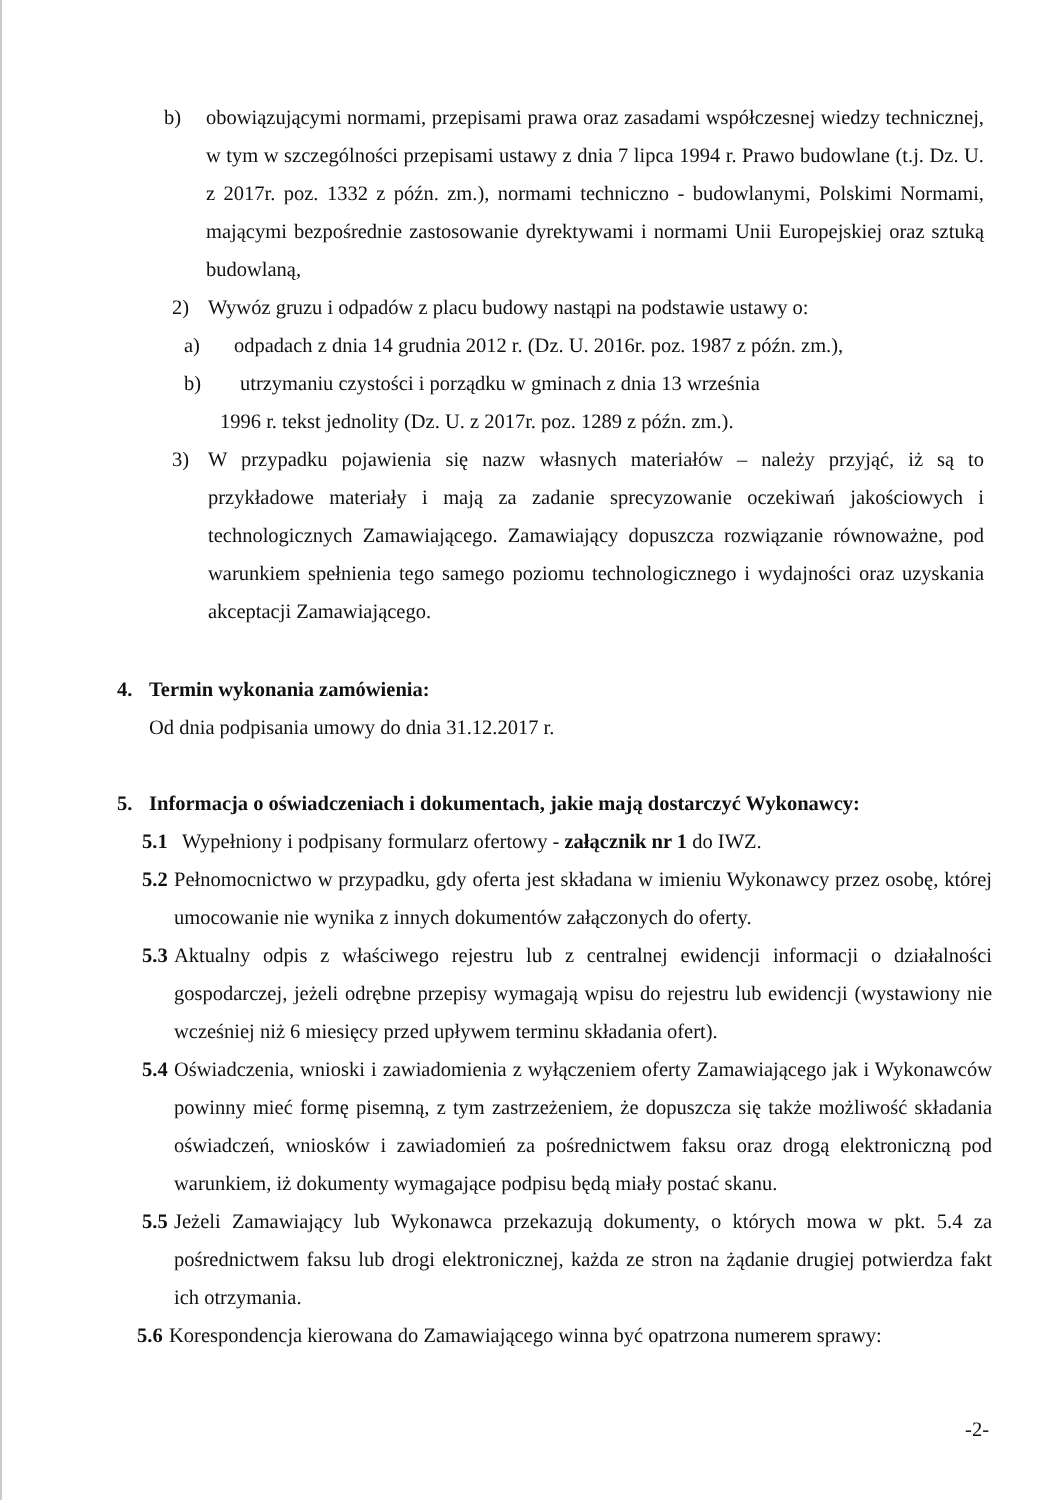b) obowiązującymi normami, przepisami prawa oraz zasadami współczesnej wiedzy technicznej, w tym w szczególności przepisami ustawy z dnia 7 lipca 1994 r. Prawo budowlane (t.j. Dz. U. z 2017r. poz. 1332 z późn. zm.), normami techniczno - budowlanymi, Polskimi Normami, mającymi bezpośrednie zastosowanie dyrektywami i normami Unii Europejskiej oraz sztuką budowlaną,
2) Wywóz gruzu i odpadów z placu budowy nastąpi na podstawie ustawy o:
a) odpadach z dnia 14 grudnia 2012 r. (Dz. U. 2016r. poz. 1987 z późn. zm.),
b) utrzymaniu czystości i porządku w gminach z dnia 13 września
1996 r. tekst jednolity (Dz. U. z 2017r. poz. 1289 z późn. zm.).
3) W przypadku pojawienia się nazw własnych materiałów – należy przyjąć, iż są to przykładowe materiały i mają za zadanie sprecyzowanie oczekiwań jakościowych i technologicznych Zamawiającego. Zamawiający dopuszcza rozwiązanie równoważne, pod warunkiem spełnienia tego samego poziomu technologicznego i wydajności oraz uzyskania akceptacji Zamawiającego.
4. Termin wykonania zamówienia:
Od dnia podpisania umowy do dnia 31.12.2017 r.
5. Informacja o oświadczeniach i dokumentach, jakie mają dostarczyć Wykonawcy:
5.1 Wypełniony i podpisany formularz ofertowy - załącznik nr 1 do IWZ.
5.2 Pełnomocnictwo w przypadku, gdy oferta jest składana w imieniu Wykonawcy przez osobę, której umocowanie nie wynika z innych dokumentów załączonych do oferty.
5.3 Aktualny odpis z właściwego rejestru lub z centralnej ewidencji informacji o działalności gospodarczej, jeżeli odrębne przepisy wymagają wpisu do rejestru lub ewidencji (wystawiony nie wcześniej niż 6 miesięcy przed upływem terminu składania ofert).
5.4 Oświadczenia, wnioski i zawiadomienia z wyłączeniem oferty Zamawiającego jak i Wykonawców powinny mieć formę pisemną, z tym zastrzeżeniem, że dopuszcza się także możliwość składania oświadczeń, wniosków i zawiadomień za pośrednictwem faksu oraz drogą elektroniczną pod warunkiem, iż dokumenty wymagające podpisu będą miały postać skanu.
5.5 Jeżeli Zamawiający lub Wykonawca przekazują dokumenty, o których mowa w pkt. 5.4 za pośrednictwem faksu lub drogi elektronicznej, każda ze stron na żądanie drugiej potwierdza fakt ich otrzymania.
5.6 Korespondencja kierowana do Zamawiającego winna być opatrzona numerem sprawy:
-2-